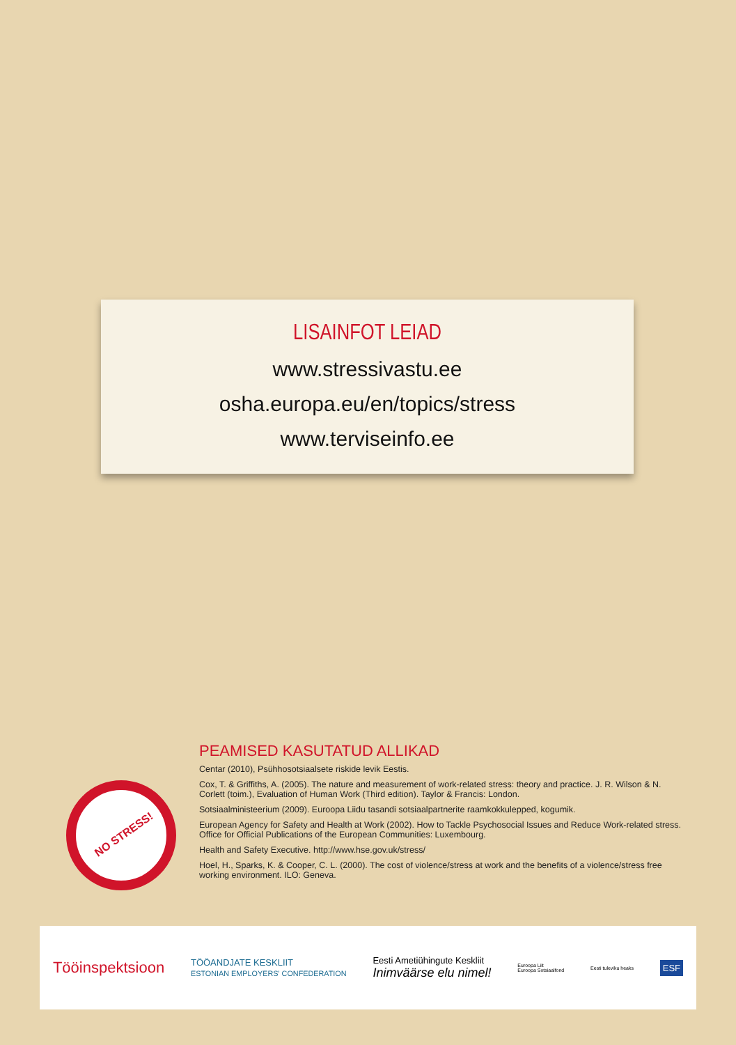LISAINFOT LEIAD
www.stressivastu.ee
osha.europa.eu/en/topics/stress
www.terviseinfo.ee
NO STRESS!
PEAMISED KASUTATUD ALLIKAD
Centar (2010), Psühhosotsiaalsete riskide levik Eestis.
Cox, T. & Griffiths, A. (2005). The nature and measurement of work-related stress: theory and practice. J. R. Wilson & N. Corlett (toim.), Evaluation of Human Work (Third edition). Taylor & Francis: London.
Sotsiaalministeerium (2009). Euroopa Liidu tasandi sotsiaalpartnerite raamkokkulepped, kogumik.
European Agency for Safety and Health at Work (2002). How to Tackle Psychosocial Issues and Reduce Work-related stress.
Office for Official Publications of the European Communities: Luxembourg.
Health and Safety Executive. http://www.hse.gov.uk/stress/
Hoel, H., Sparks, K. & Cooper, C. L. (2000). The cost of violence/stress at work and the benefits of a violence/stress free working environment. ILO: Geneva.
Tööinspektsioon
TÖÖANDJATE KESKLIIT
ESTONIAN EMPLOYERS' CONFEDERATION
Eesti Ametiühingute Keskliit
Inimväärse elu nimel!
Euroopa Liit
Euroopa Sotsiaalfond
Eesti tuleviku heaks
ESF